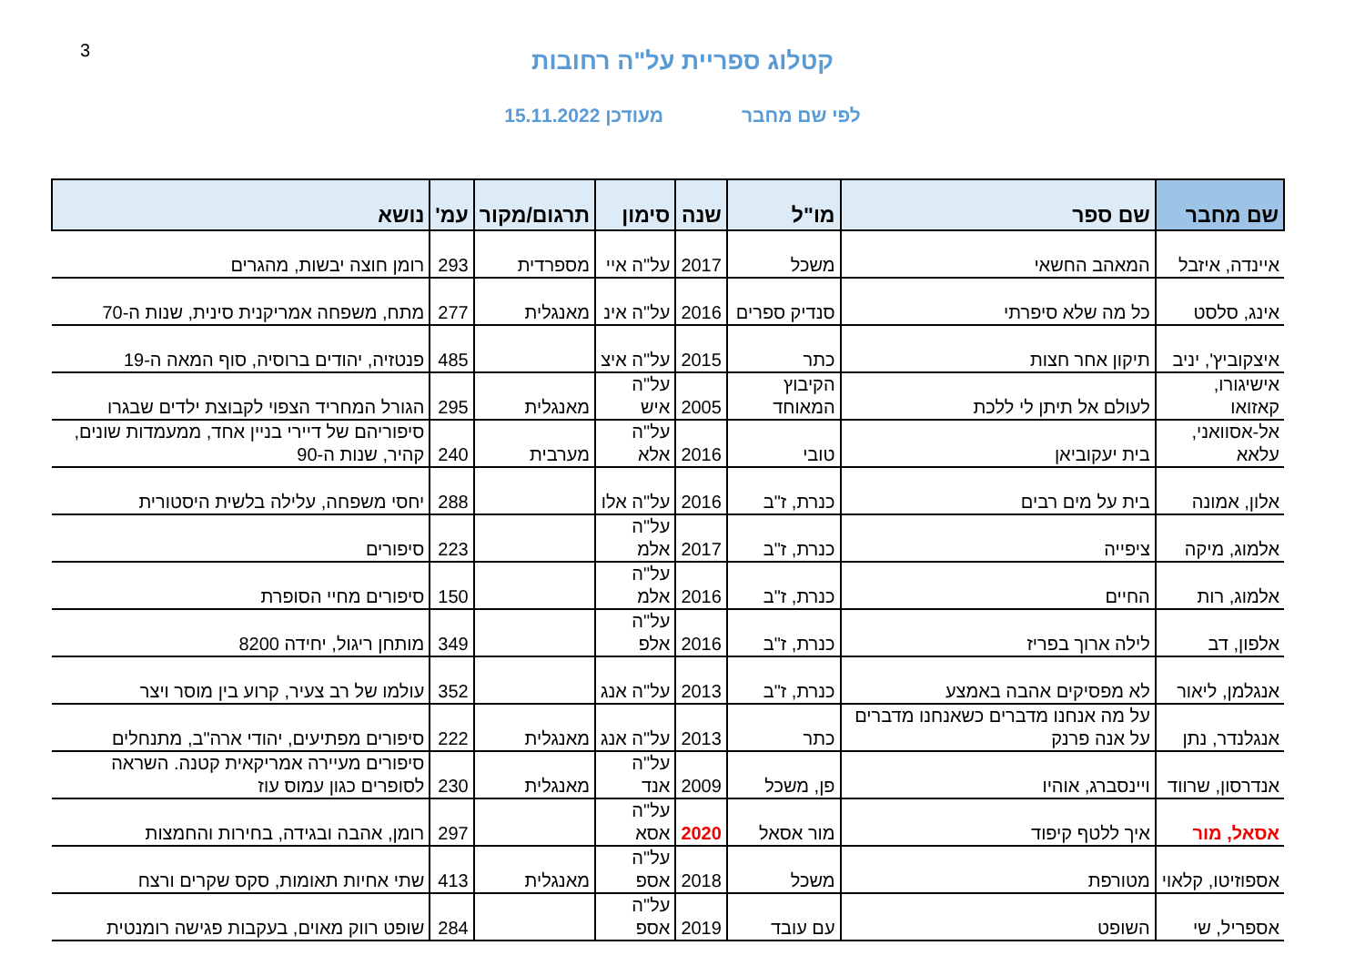3
קטלוג ספריית על"ה רחובות
לפי שם מחבר מעודכן 15.11.2022
| שם מחבר | שם ספר | מו"ל | שנה | סימון | תרגום/מקור | עמ' | נושא |
| --- | --- | --- | --- | --- | --- | --- | --- |
| איינדה, איזבל | המאהב החשאי | משכל | 2017 | על"ה איי | מספרדית | 293 | רומן חוצה יבשות, מהגרים |
| אינג, סלסט | כל מה שלא סיפרתי | סנדיק ספרים | 2016 | על"ה אינ | מאנגלית | 277 | מתח, משפחה אמריקנית סינית, שנות ה-70 |
| איצקוביץ', יניב | תיקון אחר חצות | כתר | 2015 | על"ה איצ | | 485 | פנטזיה, יהודים ברוסיה, סוף המאה ה-19 |
| אישיגורו, קאזואו | לעולם אל תיתן לי ללכת | הקיבוץ המאוחד | 2005 | על"ה איש | מאנגלית | 295 | הגורל המחריד הצפוי לקבוצת ילדים שבגרו |
| אל-אסוואני, עלאא | בית יעקוביאן | טובי | 2016 | על"ה אלא | מערבית | 240 | סיפוריהם של דיירי בניין אחד, ממעמדות שונים, קהיר, שנות ה-90 |
| אלון, אמונה | בית על מים רבים | כנרת, ז"ב | 2016 | על"ה אלו | | 288 | יחסי משפחה, עלילה בלשית היסטורית |
| אלמוג, מיקה | ציפייה | כנרת, ז"ב | 2017 | על"ה אלמ | | 223 | סיפורים |
| אלמוג, רות | החיים | כנרת, ז"ב | 2016 | על"ה אלמ | | 150 | סיפורים מחיי הסופרת |
| אלפון, דב | לילה ארוך בפריז | כנרת, ז"ב | 2016 | על"ה אלפ | | 349 | מותחן ריגול, יחידה 8200 |
| אנגלמן, ליאור | לא מפסיקים אהבה באמצע | כנרת, ז"ב | 2013 | על"ה אנג | | 352 | עולמו של רב צעיר, קרוע בין מוסר ויצר |
| אנגלנדר, נתן | על מה אנחנו מדברים כשאנחנו מדברים על אנה פרנק | כתר | 2013 | על"ה אנג | מאנגלית | 222 | סיפורים מפתיעים, יהודי ארה"ב, מתנחלים |
| אנדרסון, שרווד | ויינסברג, אוהיו | פן, משכל | 2009 | על"ה אנד | מאנגלית | 230 | סיפורים מעיירה אמריקאית קטנה. השראה לסופרים כגון עמוס עוז |
| אסאל, מור | איך ללטף קיפוד | מור אסאל | 2020 | על"ה אסא | | 297 | רומן, אהבה ובגידה, בחירות והחמצות |
| אספוזיטו, קלאוי | מטורפת | משכל | 2018 | על"ה אספ | מאנגלית | 413 | שתי אחיות תאומות, סקס שקרים ורצח |
| אספריל, שי | השופט | עם עובד | 2019 | על"ה אספ | | 284 | שופט רווק מאוים, בעקבות פגישה רומנטית |